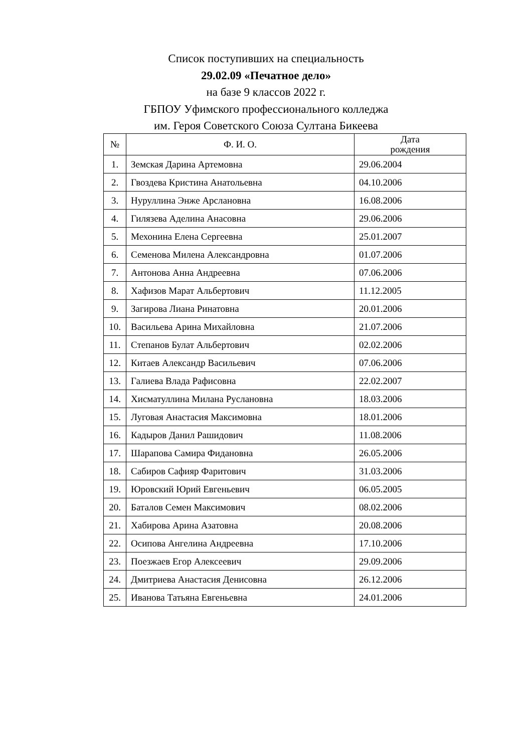Список поступивших на специальность
29.02.09 «Печатное дело»
на базе 9 классов 2022 г.
ГБПОУ Уфимского профессионального колледжа
им. Героя Советского Союза Султана Бикеева
| № | Ф. И. О. | Дата рождения |
| --- | --- | --- |
| 1. | Земская Дарина Артемовна | 29.06.2004 |
| 2. | Гвоздева Кристина Анатольевна | 04.10.2006 |
| 3. | Нуруллина Энже Арслановна | 16.08.2006 |
| 4. | Гилязева Аделина Анасовна | 29.06.2006 |
| 5. | Мехонина Елена Сергеевна | 25.01.2007 |
| 6. | Семенова Милена Александровна | 01.07.2006 |
| 7. | Антонова Анна Андреевна | 07.06.2006 |
| 8. | Хафизов Марат Альбертович | 11.12.2005 |
| 9. | Загирова Лиана Ринатовна | 20.01.2006 |
| 10. | Васильева Арина Михайловна | 21.07.2006 |
| 11. | Степанов Булат Альбертович | 02.02.2006 |
| 12. | Китаев Александр Васильевич | 07.06.2006 |
| 13. | Галиева Влада Рафисовна | 22.02.2007 |
| 14. | Хисматуллина Милана Руслановна | 18.03.2006 |
| 15. | Луговая Анастасия Максимовна | 18.01.2006 |
| 16. | Кадыров Данил Рашидович | 11.08.2006 |
| 17. | Шарапова Самира Фидановна | 26.05.2006 |
| 18. | Сабиров Сафияр Фаритович | 31.03.2006 |
| 19. | Юровский Юрий Евгеньевич | 06.05.2005 |
| 20. | Баталов Семен Максимович | 08.02.2006 |
| 21. | Хабирова Арина Азатовна | 20.08.2006 |
| 22. | Осипова Ангелина Андреевна | 17.10.2006 |
| 23. | Поезжаев Егор Алексеевич | 29.09.2006 |
| 24. | Дмитриева Анастасия Денисовна | 26.12.2006 |
| 25. | Иванова Татьяна Евгеньевна | 24.01.2006 |